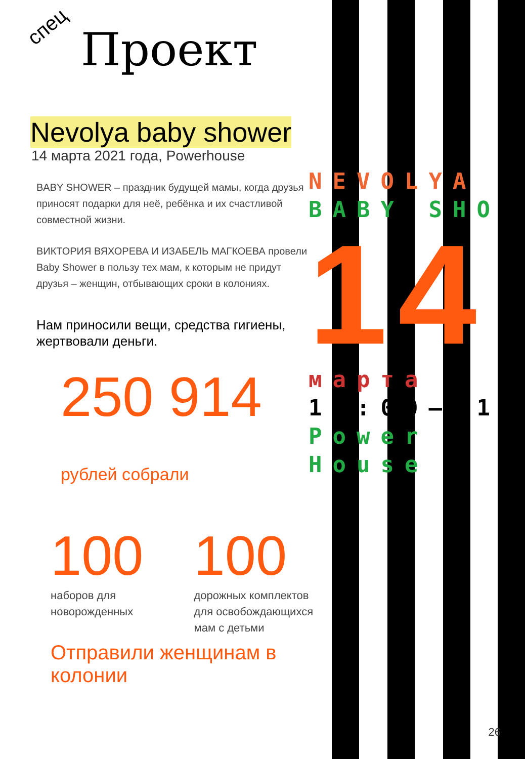спец
Проект
Nevolya baby shower
14 марта 2021 года, Powerhouse
BABY SHOWER – праздник будущей мамы, когда друзья приносят подарки для неё, ребёнка и их счастливой совместной жизни.
ВИКТОРИЯ ВЯХОРЕВА И ИЗАБЕЛЬ МАГКОЕВА провели Baby Shower в пользу тех мам, к которым не придут друзья – женщин, отбывающих сроки в колониях.
Нам приносили вещи, средства гигиены, жертвовали деньги.
250 914 рублей собрали
100
наборов для новорожденных
100
дорожных комплектов для освобождающихся мам с детьми
Отправили женщинам в колонии
NEVOLYA
BABY SHO
14
марта
15:00—21
Power
House
26